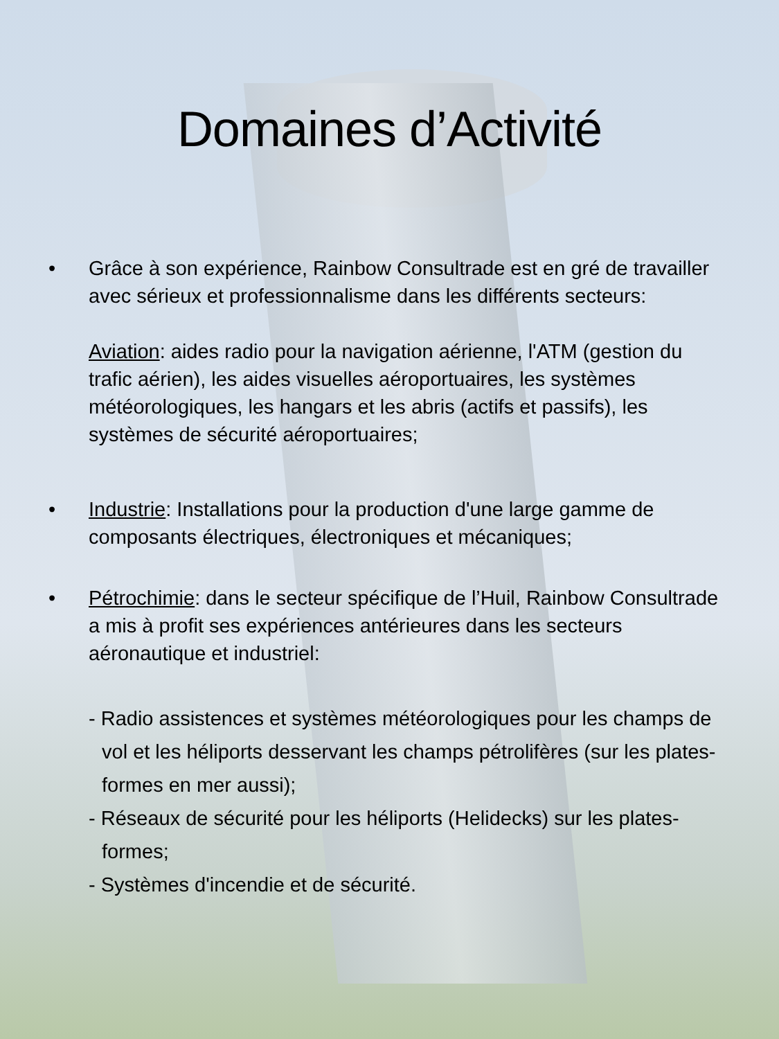Domaines d’Activité
• Grâce à son expérience, Rainbow Consultrade est en gré de travailler avec sérieux et professionnalisme dans les différents secteurs:
Aviation: aides radio pour la navigation aérienne, l'ATM (gestion du trafic aérien), les aides visuelles aéroportuaires, les systèmes météorologiques, les hangars et les abris (actifs et passifs), les systèmes de sécurité aéroportuaires;
• Industrie: Installations pour la production d'une large gamme de composants électriques, électroniques et mécaniques;
• Pétrochimie: dans le secteur spécifique de l’Huil, Rainbow Consultrade a mis à profit ses expériences antérieures dans les secteurs aéronautique et industriel:
- Radio assistences et systèmes météorologiques pour les champs de vol et les héliports desservant les champs pétrolifères (sur les plates-formes en mer aussi);
- Réseaux de sécurité pour les héliports (Helidecks) sur les plates-formes;
- Systèmes d'incendie et de sécurité.